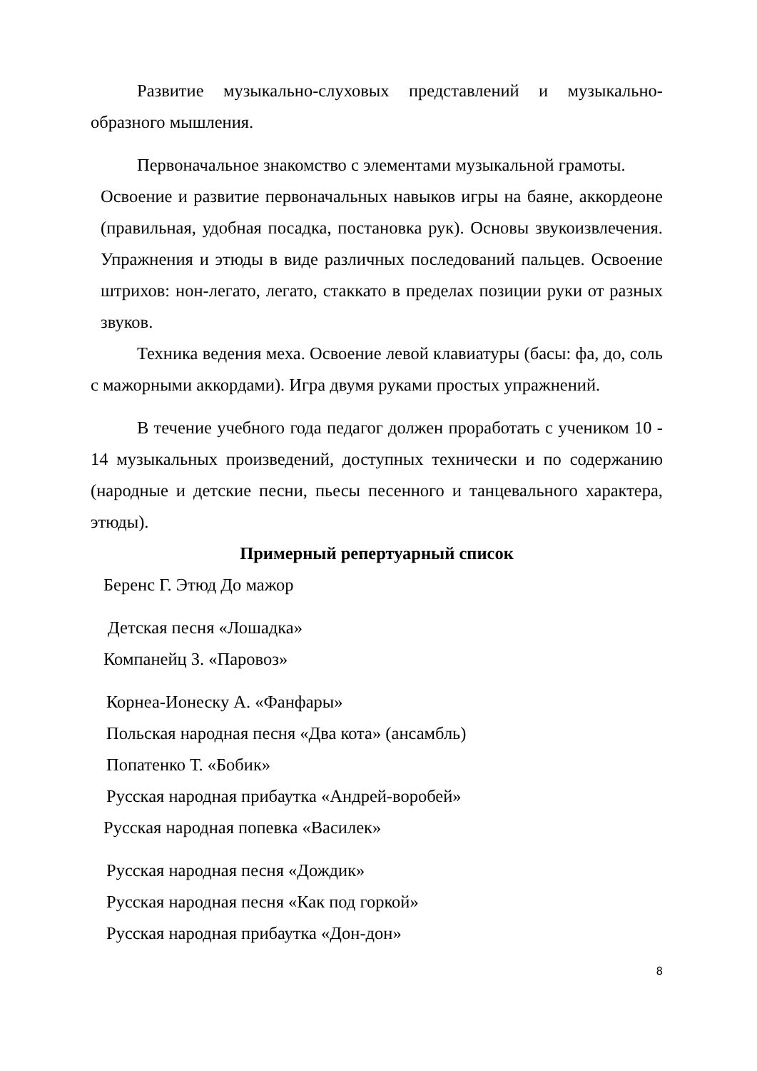Развитие музыкально-слуховых представлений и музыкально-образного мышления.
Первоначальное знакомство с элементами музыкальной грамоты.
Освоение и развитие первоначальных навыков игры на баяне, аккордеоне (правильная, удобная посадка, постановка рук). Основы звукоизвлечения. Упражнения и этюды в виде различных последований пальцев. Освоение штрихов: нон-легато, легато, стаккато в пределах позиции руки от разных звуков.
Техника ведения меха. Освоение левой клавиатуры (басы: фа, до, соль с мажорными аккордами). Игра двумя руками простых упражнений.
В течение учебного года педагог должен проработать с учеником 10 - 14 музыкальных произведений, доступных технически и по содержанию (народные и детские песни, пьесы песенного и танцевального характера, этюды).
Примерный репертуарный список
Беренс Г. Этюд До мажор
Детская песня «Лошадка»
Компанейц З. «Паровоз»
Корнеа-Ионеску А. «Фанфары»
Польская народная песня «Два кота» (ансамбль)
Попатенко Т. «Бобик»
Русская народная прибаутка «Андрей-воробей»
Русская народная попевка «Василек»
Русская народная песня «Дождик»
Русская народная песня «Как под горкой»
Русская народная прибаутка «Дон-дон»
8